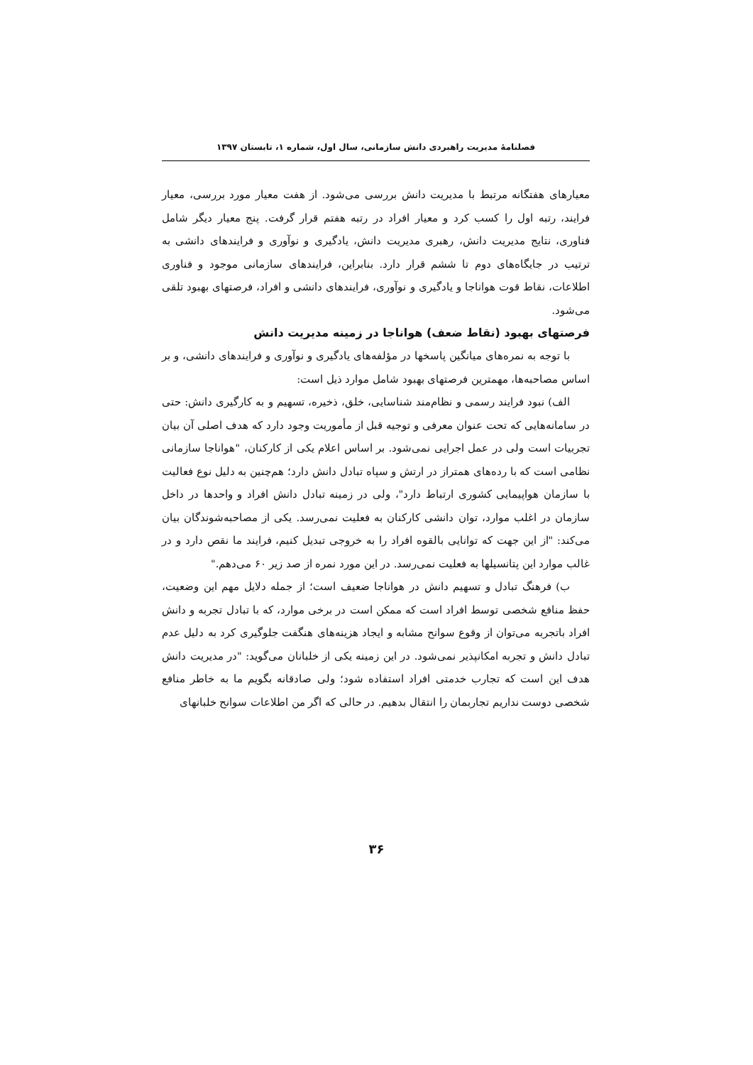فصلنامهٔ مدیریت راهبردی دانش سازمانی، سال اول، شماره ۱، تابستان ۱۳۹۷
معیارهای هفتگانه مرتبط با مدیریت دانش بررسی می‌شود. از هفت معیار مورد بررسی، معیار فرایند، رتبه اول را کسب کرد و معیار افراد در رتبه هفتم قرار گرفت. پنج معیار دیگر شامل فناوری، نتایج مدیریت دانش، رهبری مدیریت دانش، یادگیری و نوآوری و فرایندهای دانشی به ترتیب در جایگاه‌های دوم تا ششم قرار دارد. بنابراین، فرایندهای سازمانی موجود و فناوری اطلاعات، نقاط قوت هواناجا و یادگیری و نوآوری، فرایندهای دانشی و افراد، فرصتهای بهبود تلقی می‌شود.
فرصتهای بهبود (نقاط ضعف) هواناجا در زمینه مدیریت دانش
با توجه به نمره‌های میانگین پاسخها در مؤلفه‌های یادگیری و نوآوری و فرایندهای دانشی، و بر اساس مصاحبه‌ها، مهمترین فرصتهای بهبود شامل موارد ذیل است:
الف) نبود فرایند رسمی و نظام‌مند شناسایی، خلق، ذخیره، تسهیم و به کارگیری دانش: حتی در سامانه‌هایی که تحت عنوان معرفی و توجیه قبل از مأموریت وجود دارد که هدف اصلی آن بیان تجربیات است ولی در عمل اجرایی نمی‌شود. بر اساس اعلام یکی از کارکنان، "هواناجا سازمانی نظامی است که با رده‌های همتراز در ارتش و سپاه تبادل دانش دارد؛ هم‌چنین به دلیل نوع فعالیت با سازمان هواپیمایی کشوری ارتباط دارد"، ولی در زمینه تبادل دانش افراد و واحدها در داخل سازمان در اغلب موارد، توان دانشی کارکنان به فعلیت نمی‌رسد. یکی از مصاحبه‌شوندگان بیان می‌کند: "از این جهت که توانایی بالقوه افراد را به خروجی تبدیل کنیم، فرایند ما نقص دارد و در غالب موارد این پتانسیلها به فعلیت نمی‌رسد. در این مورد نمره از صد زیر ۶۰ می‌دهم."
ب) فرهنگ تبادل و تسهیم دانش در هواناجا ضعیف است؛ از جمله دلایل مهم این وضعیت، حفظ منافع شخصی توسط افراد است که ممکن است در برخی موارد، که با تبادل تجربه و دانش افراد باتجربه می‌توان از وقوع سوانح مشابه و ایجاد هزینه‌های هنگفت جلوگیری کرد به دلیل عدم تبادل دانش و تجربه امکانپذیر نمی‌شود. در این زمینه یکی از خلبانان می‌گوید: "در مدیریت دانش هدف این است که تجارب خدمتی افراد استفاده شود؛ ولی صادقانه بگویم ما به خاطر منافع شخصی دوست نداریم تجاربمان را انتقال بدهیم. در حالی که اگر من اطلاعات سوانح خلبانهای
۳۶